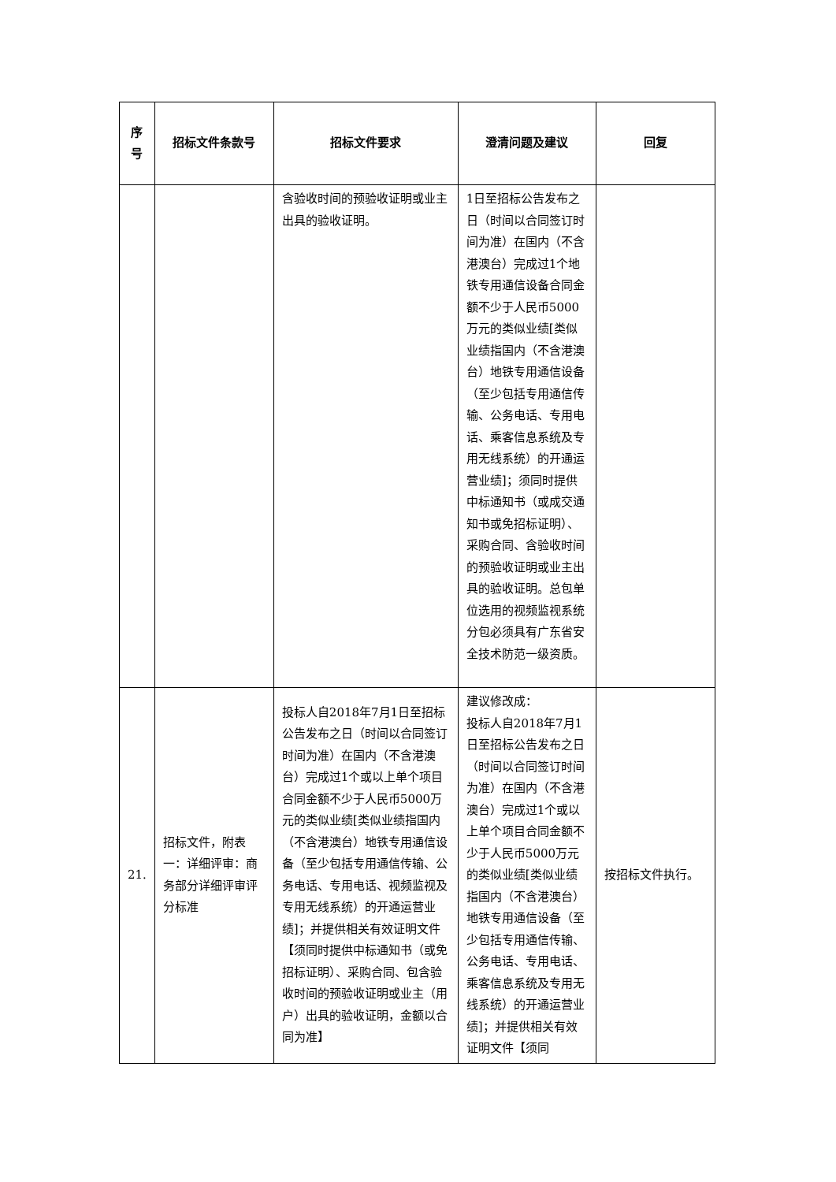| 序 号 | 招标文件条款号 | 招标文件要求 | 澄清问题及建议 | 回复 |
| --- | --- | --- | --- | --- |
| | | 含验收时间的预验收证明或业主出具的验收证明。 | 1日至招标公告发布之日（时间以合同签订时间为准）在国内（不含港澳台）完成过1个地铁专用通信设备合同金额不少于人民币5000万元的类似业绩[类似业绩指国内（不含港澳台）地铁专用通信设备（至少包括专用通信传输、公务电话、专用电话、乘客信息系统及专用无线系统）的开通运营业绩]；须同时提供中标通知书（或成交通知书或免招标证明）、采购合同、含验收时间的预验收证明或业主出具的验收证明。总包单位选用的视频监视系统分包必须具有广东省安全技术防范一级资质。 | |
| 21. | 招标文件，附表一：详细评审：商务部分详细评审评分标准 | 投标人自2018年7月1日至招标公告发布之日（时间以合同签订时间为准）在国内（不含港澳台）完成过1个或以上单个项目合同金额不少于人民币5000万元的类似业绩[类似业绩指国内（不含港澳台）地铁专用通信设备（至少包括专用通信传输、公务电话、专用电话、视频监视及专用无线系统）的开通运营业绩]；并提供相关有效证明文件【须同时提供中标通知书（或免招标证明）、采购合同、包含验收时间的预验收证明或业主（用户）出具的验收证明，金额以合同为准】 | 建议修改成： 投标人自2018年7月1日至招标公告发布之日（时间以合同签订时间为准）在国内（不含港澳台）完成过1个或以上单个项目合同金额不少于人民币5000万元的类似业绩[类似业绩指国内（不含港澳台）地铁专用通信设备（至少包括专用通信传输、公务电话、专用电话、乘客信息系统及专用无线系统）的开通运营业绩]；并提供相关有效证明文件【须同 | 按招标文件执行。 |